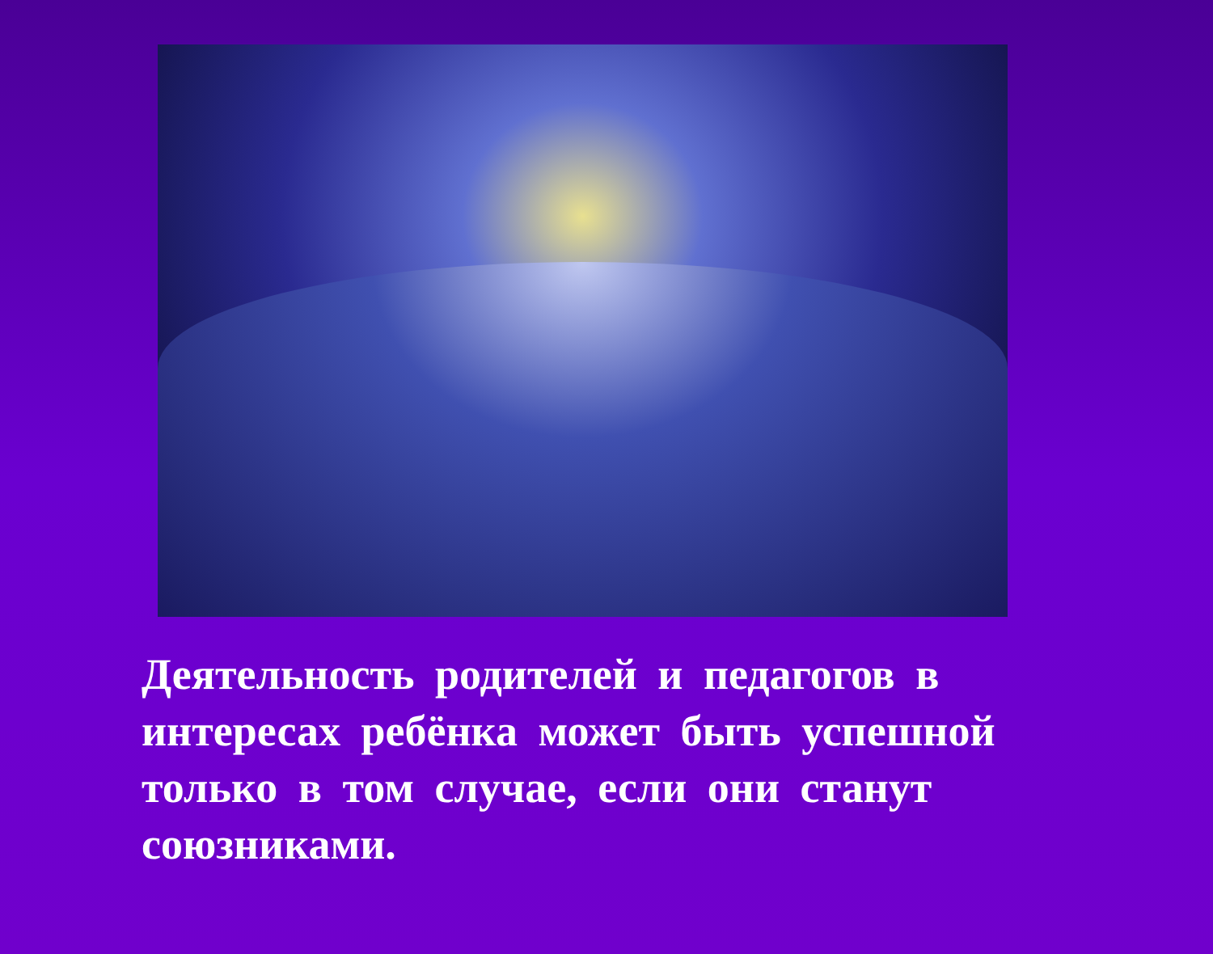Деятельность родителей и педагогов в интересах ребёнка может быть успешной только в том случае, если они станут союзниками.